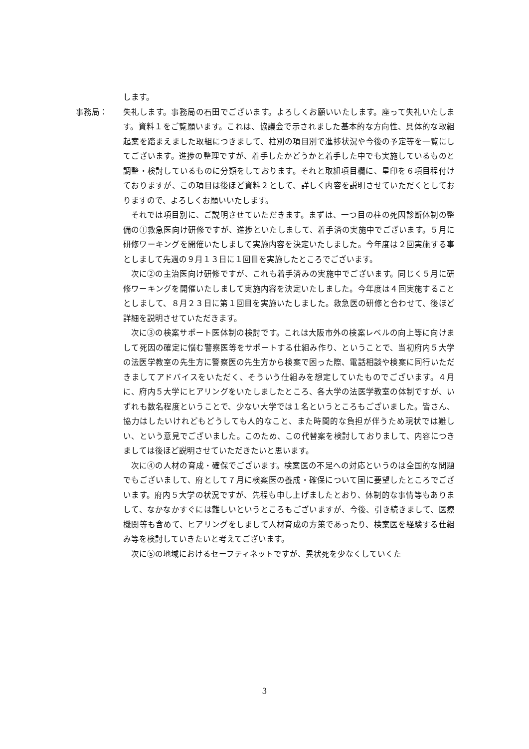します。
事務局： 失礼します。事務局の石田でございます。よろしくお願いいたします。座って失礼いたします。資料１をご覧願います。これは、協議会で示されました基本的な方向性、具体的な取組起案を踏まえました取組につきまして、柱別の項目別で進捗状況や今後の予定等を一覧にしてございます。進捗の整理ですが、着手したかどうかと着手した中でも実施しているものと調整・検討しているものに分類をしております。それと取組項目欄に、星印を６項目程付けておりますが、この項目は後ほど資料２として、詳しく内容を説明させていただくとしておりますので、よろしくお願いいたします。
それでは項目別に、ご説明させていただきます。まずは、一つ目の柱の死因診断体制の整備の①救急医向け研修ですが、進捗といたしまして、着手済の実施中でございます。５月に研修ワーキングを開催いたしまして実施内容を決定いたしました。今年度は２回実施する事としまして先週の９月１３日に１回目を実施したところでございます。
次に②の主治医向け研修ですが、これも着手済みの実施中でございます。同じく５月に研修ワーキングを開催いたしまして実施内容を決定いたしました。今年度は４回実施することとしまして、８月２３日に第１回目を実施いたしました。救急医の研修と合わせて、後ほど詳細を説明させていただきます。
次に③の検案サポート医体制の検討です。これは大阪市外の検案レベルの向上等に向けまして死因の確定に悩む警察医等をサポートする仕組み作り、ということで、当初府内５大学の法医学教室の先生方に警察医の先生方から検案で困った際、電話相談や検案に同行いただきましてアドバイスをいただく、そういう仕組みを想定していたものでございます。４月に、府内５大学にヒアリングをいたしましたところ、各大学の法医学教室の体制ですが、いずれも数名程度ということで、少ない大学では１名というところもございました。皆さん、協力はしたいけれどもどうしても人的なこと、また時間的な負担が伴うため現状では難しい、という意見でございました。このため、この代替案を検討しておりまして、内容につきましては後ほど説明させていただきたいと思います。
次に④の人材の育成・確保でございます。検案医の不足への対応というのは全国的な問題でもございまして、府として７月に検案医の養成・確保について国に要望したところでございます。府内５大学の状況ですが、先程も申し上げましたとおり、体制的な事情等もありまして、なかなかすぐには難しいというところもございますが、今後、引き続きまして、医療機関等も含めて、ヒアリングをしまして人材育成の方策であったり、検案医を経験する仕組み等を検討していきたいと考えてございます。
次に⑤の地域におけるセーフティネットですが、異状死を少なくしていくた
3